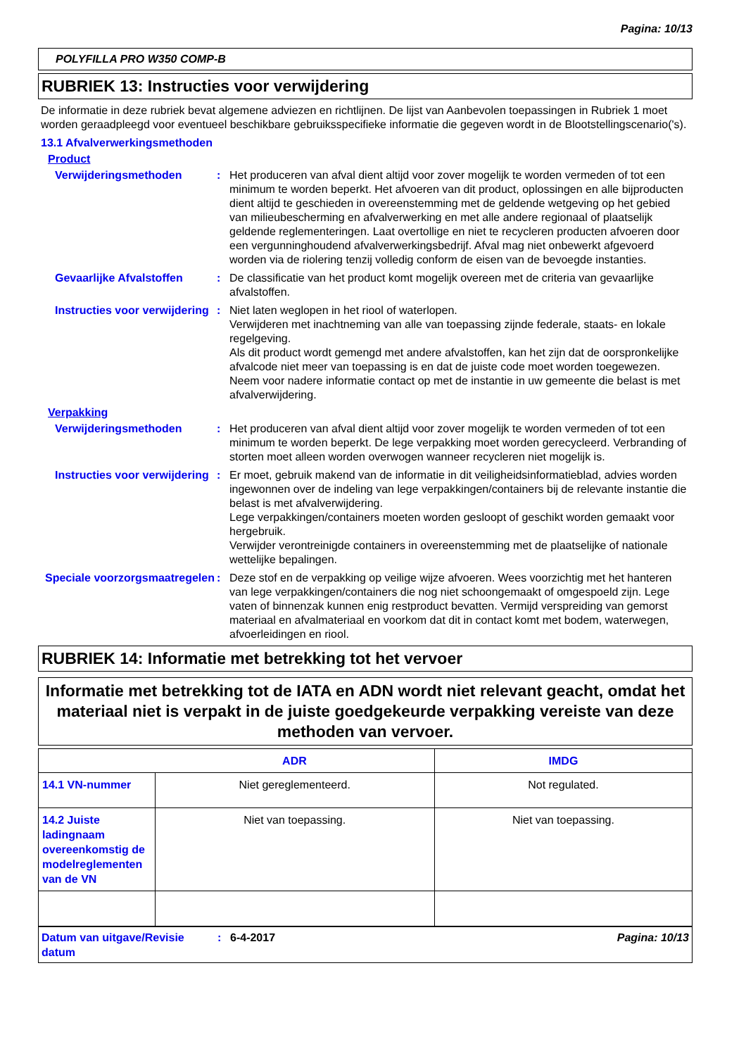Pagina: 10/13
POLYFILLA PRO W350 COMP-B
RUBRIEK 13: Instructies voor verwijdering
De informatie in deze rubriek bevat algemene adviezen en richtlijnen. De lijst van Aanbevolen toepassingen in Rubriek 1 moet worden geraadpleegd voor eventueel beschikbare gebruiksspecifieke informatie die gegeven wordt in de Blootstellingscenario('s).
13.1 Afvalverwerkingsmethoden
Product
Verwijderingsmethoden : Het produceren van afval dient altijd voor zover mogelijk te worden vermeden of tot een minimum te worden beperkt. Het afvoeren van dit product, oplossingen en alle bijproducten dient altijd te geschieden in overeenstemming met de geldende wetgeving op het gebied van milieubescherming en afvalverwerking en met alle andere regionaal of plaatselijk geldende reglementeringen. Laat overtollige en niet te recycleren producten afvoeren door een vergunninghoudend afvalverwerkingsbedrijf. Afval mag niet onbewerkt afgevoerd worden via de riolering tenzij volledig conform de eisen van de bevoegde instanties.
Gevaarlijke Afvalstoffen
: De classificatie van het product komt mogelijk overeen met de criteria van gevaarlijke afvalstoffen.
Instructies voor verwijdering
: Niet laten weglopen in het riool of waterlopen.
Verwijderen met inachtneming van alle van toepassing zijnde federale, staats- en lokale regelgeving.
Als dit product wordt gemengd met andere afvalstoffen, kan het zijn dat de oorspronkelijke afvalcode niet meer van toepassing is en dat de juiste code moet worden toegewezen.
Neem voor nadere informatie contact op met de instantie in uw gemeente die belast is met afvalverwijdering.
Verpakking
Verwijderingsmethoden : Het produceren van afval dient altijd voor zover mogelijk te worden vermeden of tot een minimum te worden beperkt. De lege verpakking moet worden gerecycleerd. Verbranding of storten moet alleen worden overwogen wanneer recycleren niet mogelijk is.
Instructies voor verwijdering
: Er moet, gebruik makend van de informatie in dit veiligheidsinformatieblad, advies worden ingewonnen over de indeling van lege verpakkingen/containers bij de relevante instantie die belast is met afvalverwijdering.
Lege verpakkingen/containers moeten worden gesloopt of geschikt worden gemaakt voor hergebruik.
Verwijder verontreinigde containers in overeenstemming met de plaatselijke of nationale wettelijke bepalingen.
Speciale voorzorgsmaatregelen
: Deze stof en de verpakking op veilige wijze afvoeren. Wees voorzichtig met het hanteren van lege verpakkingen/containers die nog niet schoongemaakt of omgespoeld zijn. Lege vaten of binnenzak kunnen enig restproduct bevatten. Vermijd verspreiding van gemorst materiaal en afvalmateriaal en voorkom dat dit in contact komt met bodem, waterwegen, afvoerleidingen en riool.
RUBRIEK 14: Informatie met betrekking tot het vervoer
Informatie met betrekking tot de IATA en ADN wordt niet relevant geacht, omdat het materiaal niet is verpakt in de juiste goedgekeurde verpakking vereiste van deze methoden van vervoer.
| | ADR | IMDG |
| --- | --- | --- |
| 14.1 VN-nummer | Niet gereglementeerd. | Not regulated. |
| 14.2 Juiste ladingnaam overeenkomstig de modelreglementen van de VN | Niet van toepassing. | Niet van toepassing. |
Datum van uitgave/Revisie datum
: 6-4-2017 Pagina: 10/13